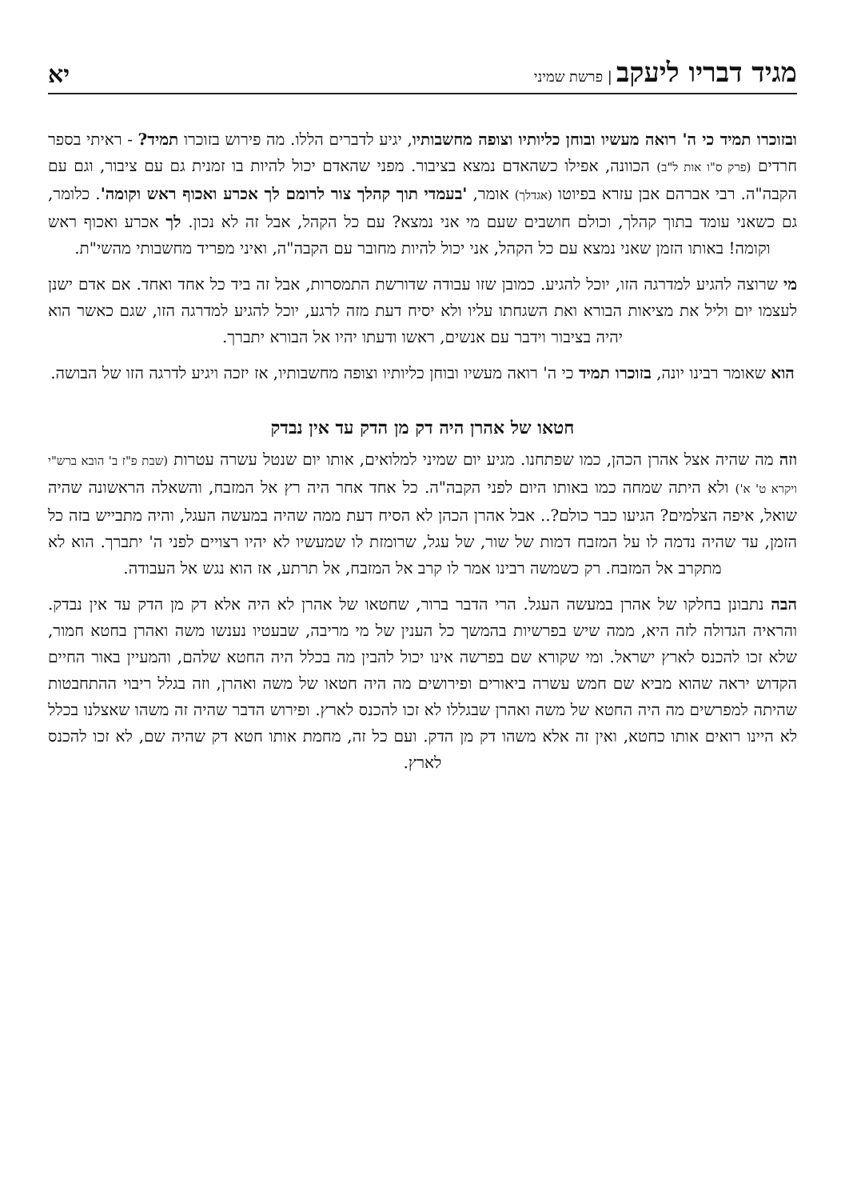מגיד דבריו ליעקב | פרשת שמיני
יא
ובזוכרו תמיד כי ה' רואה מעשיו ובוחן כליותיו וצופה מחשבותיו, יגיע לדברים הללו. מה פירוש בזוכרו תמיד? - ראיתי בספר חרדים (פרק ס"ו אות ל"ב) הכוונה, אפילו כשהאדם נמצא בציבור. מפני שהאדם יכול להיות בו זמנית גם עם ציבור, וגם עם הקבה"ה. רבי אברהם אבן עזרא בפיוטו (אגדלך) אומר, 'בעמדי תוך קהלך צור לרומם לך אכרע ואכוף ראש וקומה'. כלומר, גם כשאני עומד בתוך קהלך, וכולם חושבים שעם מי אני נמצא? עם כל הקהל, אבל זה לא נכון. לך אכרע ואכוף ראש וקומה! באותו הזמן שאני נמצא עם כל הקהל, אני יכול להיות מחובר עם הקבה"ה, ואיני מפריד מחשבותי מהשי"ת.
מי שרוצה להגיע למדרגה הזו, יוכל להגיע. כמובן שזו עבודה שדורשת התמסרות, אבל זה ביד כל אחד ואחד. אם אדם ישנן לעצמו יום וליל את מציאות הבורא ואת השגחתו עליו ולא יסיח דעת מזה לרגע, יוכל להגיע למדרגה הזו, שגם כאשר הוא יהיה בציבור וידבר עם אנשים, ראשו ודעתו יהיו אל הבורא יתברך.
הוא שאומר רבינו יונה, בזוכרו תמיד כי ה' רואה מעשיו ובוחן כליותיו וצופה מחשבותיו, אז יזכה ויגיע לדרגה הזו של הבושה.
חטאו של אהרן היה דק מן הדק עד אין נבדק
וזה מה שהיה אצל אהרן הכהן, כמו שפתחנו. מגיע יום שמיני למלואים, אותו יום שנטל עשרה עטרות (שבת פ"ז ב' הובא ברש"י ויקרא ט' א') ולא היתה שמחה כמו באותו היום לפני הקבה"ה. כל אחד אחר היה רץ אל המזבח, והשאלה הראשונה שהיה שואל, איפה הצלמים? הגיעו כבר כולם?.. אבל אהרן הכהן לא הסיח דעת ממה שהיה במעשה העגל, והיה מתבייש בזה כל הזמן, עד שהיה נדמה לו על המזבח דמות של שור, של עגל, שרומזת לו שמעשיו לא יהיו רצויים לפני ה' יתברך. הוא לא מתקרב אל המזבח. רק כשמשה רבינו אמר לו קרב אל המזבח, אל תרתע, אז הוא נגש אל העבודה.
הבה נתבונן בחלקו של אהרן במעשה העגל. הרי הדבר ברור, שחטאו של אהרן לא היה אלא דק מן הדק עד אין נבדק. והראיה הגדולה לזה היא, ממה שיש בפרשיות בהמשך כל הענין של מי מריבה, שבעטיו נענשו משה ואהרן בחטא חמור, שלא זכו להכנס לארץ ישראל. ומי שקורא שם בפרשה אינו יכול להבין מה בכלל היה החטא שלהם, והמעיין באור החיים הקדוש יראה שהוא מביא שם חמש עשרה ביאורים ופירושים מה היה חטאו של משה ואהרן, וזה בגלל ריבוי ההתחבטות שהיתה למפרשים מה היה החטא של משה ואהרן שבגללו לא זכו להכנס לארץ. ופירוש הדבר שהיה זה משהו שאצלנו בכלל לא היינו רואים אותו כחטא, ואין זה אלא משהו דק מן הדק. ועם כל זה, מחמת אותו חטא דק שהיה שם, לא זכו להכנס לארץ.